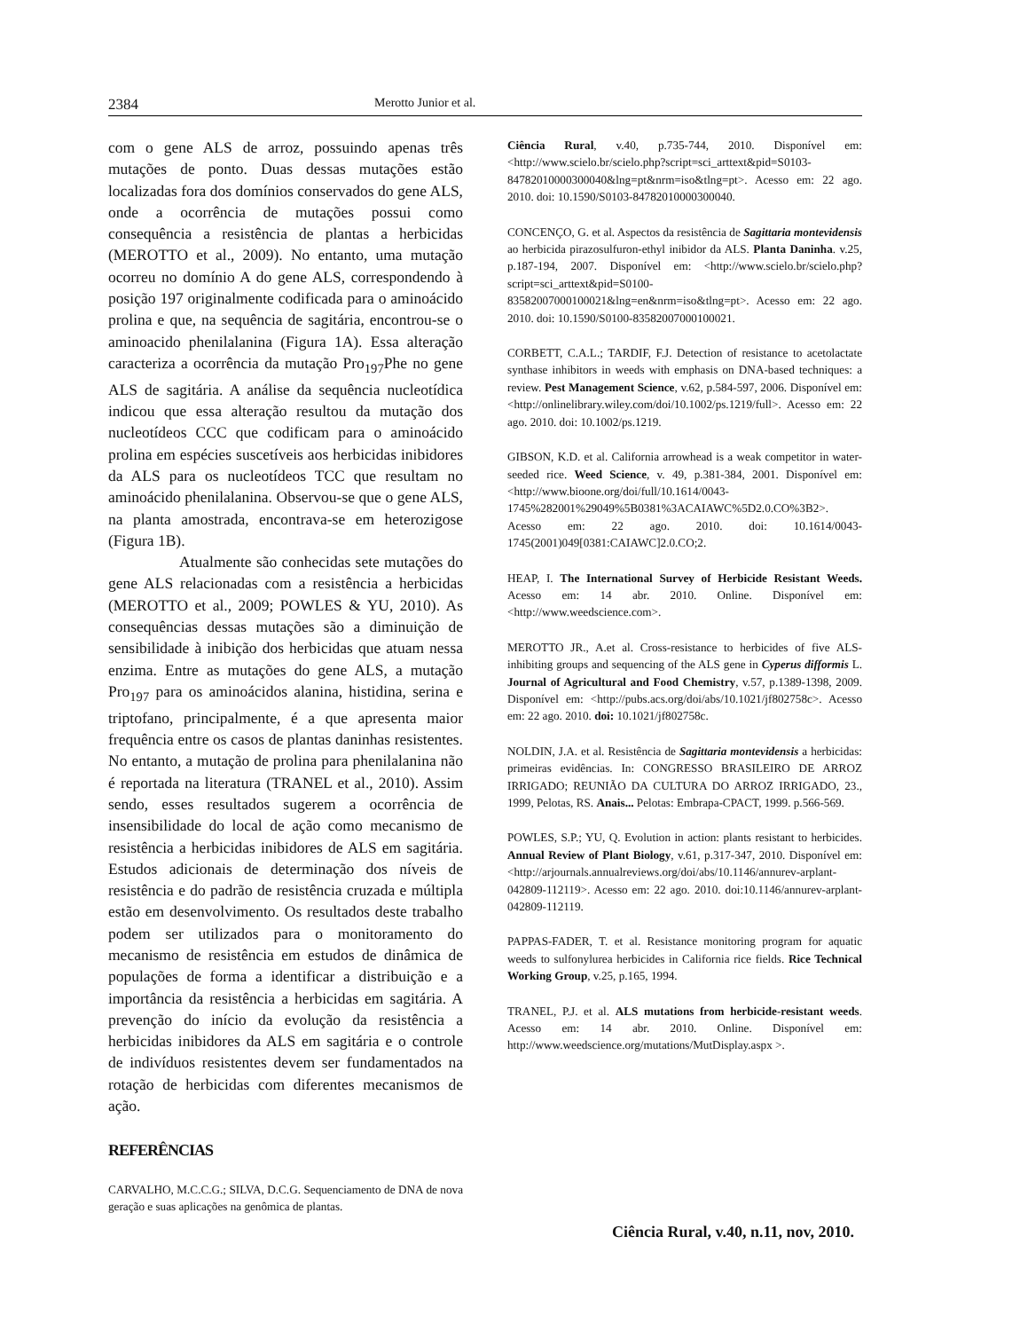2384 Merotto Junior et al.
com o gene ALS de arroz, possuindo apenas três mutações de ponto. Duas dessas mutações estão localizadas fora dos domínios conservados do gene ALS, onde a ocorrência de mutações possui como consequência a resistência de plantas a herbicidas (MEROTTO et al., 2009). No entanto, uma mutação ocorreu no domínio A do gene ALS, correspondendo à posição 197 originalmente codificada para o aminoácido prolina e que, na sequência de sagitária, encontrou-se o aminoacido phenilalanina (Figura 1A). Essa alteração caracteriza a ocorrência da mutação Pro<sub>197</sub>Phe no gene ALS de sagitária. A análise da sequência nucleotídica indicou que essa alteração resultou da mutação dos nucleotídeos CCC que codificam para o aminoácido prolina em espécies suscetíveis aos herbicidas inibidores da ALS para os nucleotídeos TCC que resultam no aminoácido phenilalanina. Observou-se que o gene ALS, na planta amostrada, encontrava-se em heterozigose (Figura 1B).
Atualmente são conhecidas sete mutações do gene ALS relacionadas com a resistência a herbicidas (MEROTTO et al., 2009; POWLES & YU, 2010). As consequências dessas mutações são a diminuição de sensibilidade à inibição dos herbicidas que atuam nessa enzima. Entre as mutações do gene ALS, a mutação Pro<sub>197</sub> para os aminoácidos alanina, histidina, serina e triptofano, principalmente, é a que apresenta maior frequência entre os casos de plantas daninhas resistentes. No entanto, a mutação de prolina para phenilalanina não é reportada na literatura (TRANEL et al., 2010). Assim sendo, esses resultados sugerem a ocorrência de insensibilidade do local de ação como mecanismo de resistência a herbicidas inibidores de ALS em sagitária. Estudos adicionais de determinação dos níveis de resistência e do padrão de resistência cruzada e múltipla estão em desenvolvimento. Os resultados deste trabalho podem ser utilizados para o monitoramento do mecanismo de resistência em estudos de dinâmica de populações de forma a identificar a distribuição e a importância da resistência a herbicidas em sagitária. A prevenção do início da evolução da resistência a herbicidas inibidores da ALS em sagitária e o controle de indivíduos resistentes devem ser fundamentados na rotação de herbicidas com diferentes mecanismos de ação.
REFERÊNCIAS
CARVALHO, M.C.C.G.; SILVA, D.C.G. Sequenciamento de DNA de nova geração e suas aplicações na genômica de plantas.
Ciência Rural, v.40, p.735-744, 2010. Disponível em: <http://www.scielo.br/scielo.php?script=sci_arttext&pid=S0103-84782010000300040&lng=pt&nrm=iso&tlng=pt>. Acesso em: 22 ago. 2010. doi: 10.1590/S0103-84782010000300040.
CONCENÇO, G. et al. Aspectos da resistência de Sagittaria montevidensis ao herbicida pirazosulfuron-ethyl inibidor da ALS. Planta Daninha. v.25, p.187-194, 2007. Disponível em: <http://www.scielo.br/scielo.php?script=sci_arttext&pid=S0100-83582007000100021&lng=en&nrm=iso&tlng=pt>. Acesso em: 22 ago. 2010. doi: 10.1590/S0100-83582007000100021.
CORBETT, C.A.L.; TARDIF, F.J. Detection of resistance to acetolactate synthase inhibitors in weeds with emphasis on DNA-based techniques: a review. Pest Management Science, v.62, p.584-597, 2006. Disponível em: <http://onlinelibrary.wiley.com/doi/10.1002/ps.1219/full>. Acesso em: 22 ago. 2010. doi: 10.1002/ps.1219.
GIBSON, K.D. et al. California arrowhead is a weak competitor in water-seeded rice. Weed Science, v. 49, p.381-384, 2001. Disponível em: <http://www.bioone.org/doi/full/10.1614/0043-1745%282001%29049%5B0381%3ACAIAWC%5D2.0.CO%3B2>. Acesso em: 22 ago. 2010. doi: 10.1614/0043-1745(2001)049[0381:CAIAWC]2.0.CO;2.
HEAP, I. The International Survey of Herbicide Resistant Weeds. Acesso em: 14 abr. 2010. Online. Disponível em: <http://www.weedscience.com>.
MEROTTO JR., A.et al. Cross-resistance to herbicides of five ALS-inhibiting groups and sequencing of the ALS gene in Cyperus difformis L. Journal of Agricultural and Food Chemistry, v.57, p.1389-1398, 2009. Disponível em: <http://pubs.acs.org/doi/abs/10.1021/jf802758c>. Acesso em: 22 ago. 2010. doi: 10.1021/jf802758c.
NOLDIN, J.A. et al. Resistência de Sagittaria montevidensis a herbicidas: primeiras evidências. In: CONGRESSO BRASILEIRO DE ARROZ IRRIGADO; REUNIÃO DA CULTURA DO ARROZ IRRIGADO, 23., 1999, Pelotas, RS. Anais... Pelotas: Embrapa-CPACT, 1999. p.566-569.
POWLES, S.P.; YU, Q. Evolution in action: plants resistant to herbicides. Annual Review of Plant Biology, v.61, p.317-347, 2010. Disponível em: <http://arjournals.annualreviews.org/doi/abs/10.1146/annurev-arplant-042809-112119>. Acesso em: 22 ago. 2010. doi:10.1146/annurev-arplant-042809-112119.
PAPPAS-FADER, T. et al. Resistance monitoring program for aquatic weeds to sulfonylurea herbicides in California rice fields. Rice Technical Working Group, v.25, p.165, 1994.
TRANEL, P.J. et al. ALS mutations from herbicide-resistant weeds. Acesso em: 14 abr. 2010. Online. Disponível em: http://www.weedscience.org/mutations/MutDisplay.aspx >.
Ciência Rural, v.40, n.11, nov, 2010.